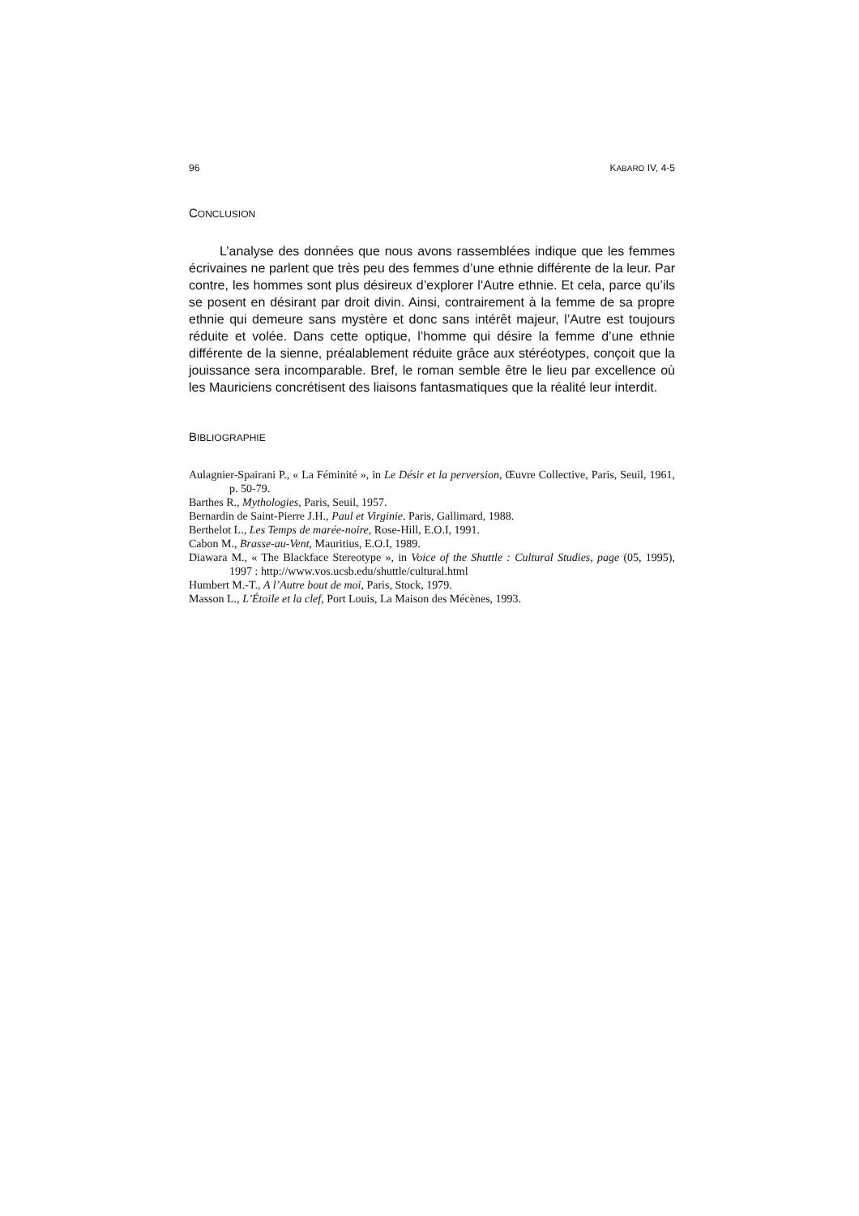96 KABARO IV, 4-5
CONCLUSION
L’analyse des données que nous avons rassemblées indique que les femmes écrivaines ne parlent que très peu des femmes d’une ethnie différente de la leur. Par contre, les hommes sont plus désireux d’explorer l’Autre ethnie. Et cela, parce qu’ils se posent en désirant par droit divin. Ainsi, contrairement à la femme de sa propre ethnie qui demeure sans mystère et donc sans intérêt majeur, l’Autre est toujours réduite et volée. Dans cette optique, l’homme qui désire la femme d’une ethnie différente de la sienne, préalablement réduite grâce aux stéréotypes, conçoit que la jouissance sera incomparable. Bref, le roman semble être le lieu par excellence où les Mauriciens concrétisent des liaisons fantasmatiques que la réalité leur interdit.
BIBLIOGRAPHIE
Aulagnier-Spairani P., « La Féminité », in Le Désir et la perversion, Œuvre Collective, Paris, Seuil, 1961, p. 50-79.
Barthes R., Mythologies, Paris, Seuil, 1957.
Bernardin de Saint-Pierre J.H., Paul et Virginie. Paris, Gallimard, 1988.
Berthelot L., Les Temps de marée-noire, Rose-Hill, E.O.I, 1991.
Cabon M., Brasse-au-Vent, Mauritius, E.O.I, 1989.
Diawara M., « The Blackface Stereotype », in Voice of the Shuttle : Cultural Studies, page (05, 1995), 1997 : http://www.vos.ucsb.edu/shuttle/cultural.html
Humbert M.-T., A l’Autre bout de moi, Paris, Stock, 1979.
Masson L., L’Étoile et la clef, Port Louis, La Maison des Mécènes, 1993.